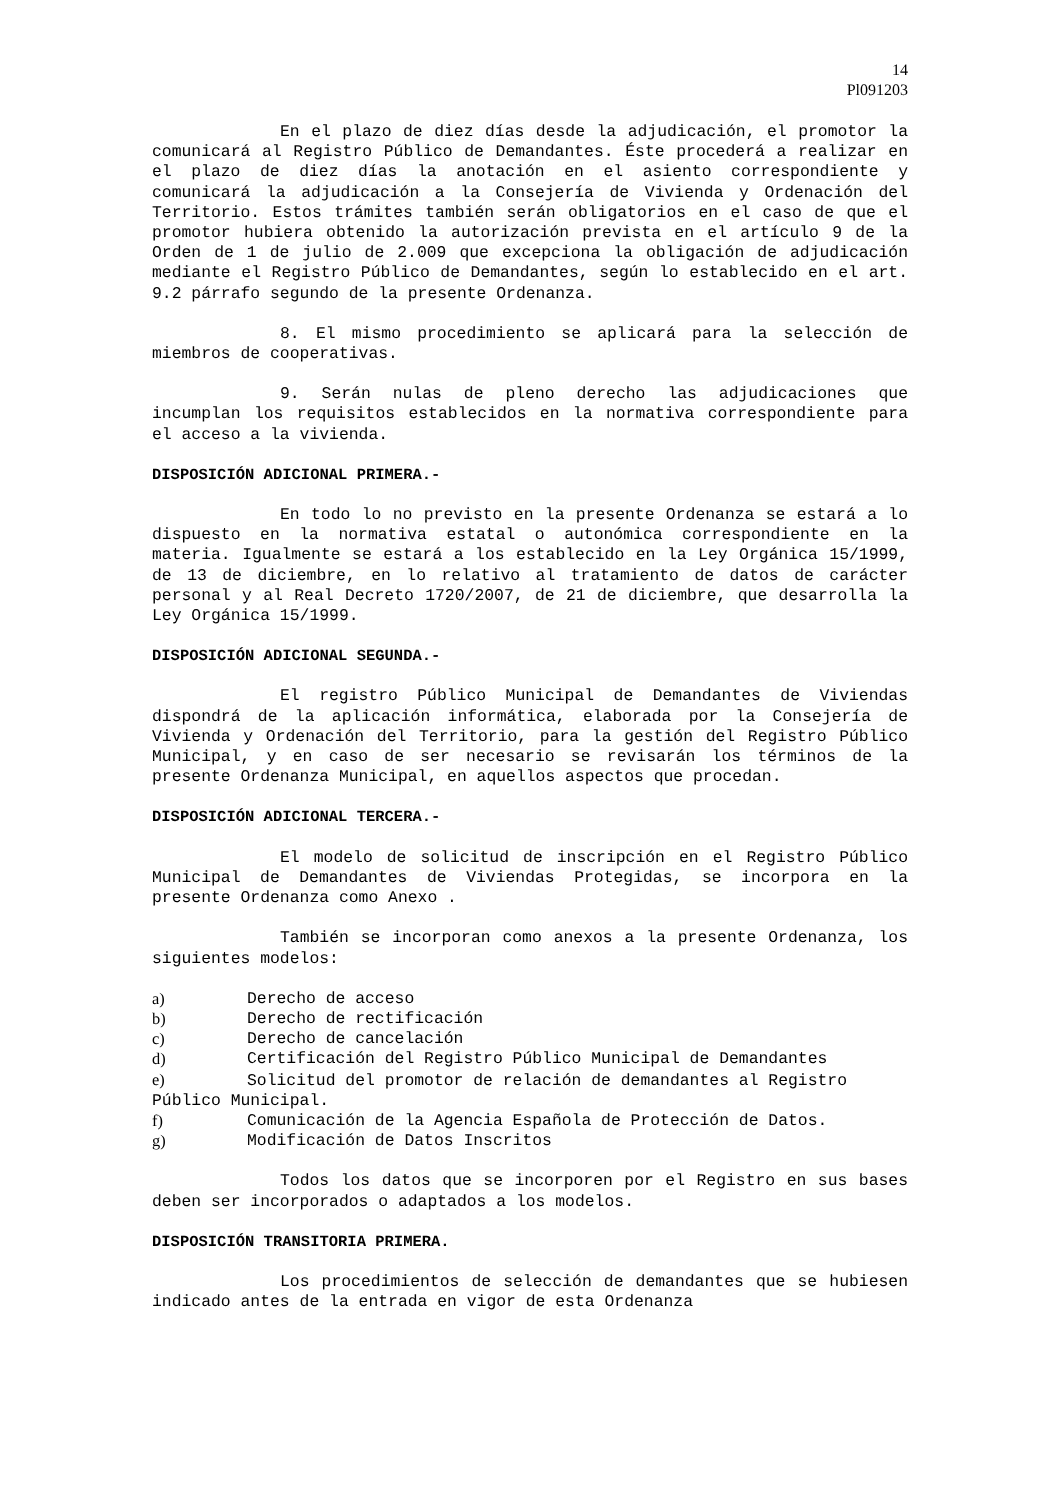14
Pl091203
En el plazo de diez días desde la adjudicación, el promotor la comunicará al Registro Público de Demandantes. Éste procederá a realizar en el plazo de diez días la anotación en el asiento correspondiente y comunicará la adjudicación a la Consejería de Vivienda y Ordenación del Territorio. Estos trámites también serán obligatorios en el caso de que el promotor hubiera obtenido la autorización prevista en el artículo 9 de la Orden de 1 de julio de 2.009 que excepciona la obligación de adjudicación mediante el Registro Público de Demandantes, según lo establecido en el art. 9.2 párrafo segundo de la presente Ordenanza.
8. El mismo procedimiento se aplicará para la selección de miembros de cooperativas.
9. Serán nulas de pleno derecho las adjudicaciones que incumplan los requisitos establecidos en la normativa correspondiente para el acceso a la vivienda.
DISPOSICIÓN ADICIONAL PRIMERA.-
En todo lo no previsto en la presente Ordenanza se estará a lo dispuesto en la normativa estatal o autonómica correspondiente en la materia. Igualmente se estará a los establecido en la Ley Orgánica 15/1999, de 13 de diciembre, en lo relativo al tratamiento de datos de carácter personal y al Real Decreto 1720/2007, de 21 de diciembre, que desarrolla la Ley Orgánica 15/1999.
DISPOSICIÓN ADICIONAL SEGUNDA.-
El registro Público Municipal de Demandantes de Viviendas dispondrá de la aplicación informática, elaborada por la Consejería de Vivienda y Ordenación del Territorio, para la gestión del Registro Público Municipal, y en caso de ser necesario se revisarán los términos de la presente Ordenanza Municipal, en aquellos aspectos que procedan.
DISPOSICIÓN ADICIONAL TERCERA.-
El modelo de solicitud de inscripción en el Registro Público Municipal de Demandantes de Viviendas Protegidas, se incorpora en la presente Ordenanza como Anexo .
También se incorporan como anexos a la presente Ordenanza, los siguientes modelos:
a) Derecho de acceso
b) Derecho de rectificación
c) Derecho de cancelación
d) Certificación del Registro Público Municipal de Demandantes
e) Solicitud del promotor de relación de demandantes al Registro Público Municipal.
f) Comunicación de la Agencia Española de Protección de Datos.
g) Modificación de Datos Inscritos
Todos los datos que se incorporen por el Registro en sus bases deben ser incorporados o adaptados a los modelos.
DISPOSICIÓN TRANSITORIA PRIMERA.
Los procedimientos de selección de demandantes que se hubiesen indicado antes de la entrada en vigor de esta Ordenanza